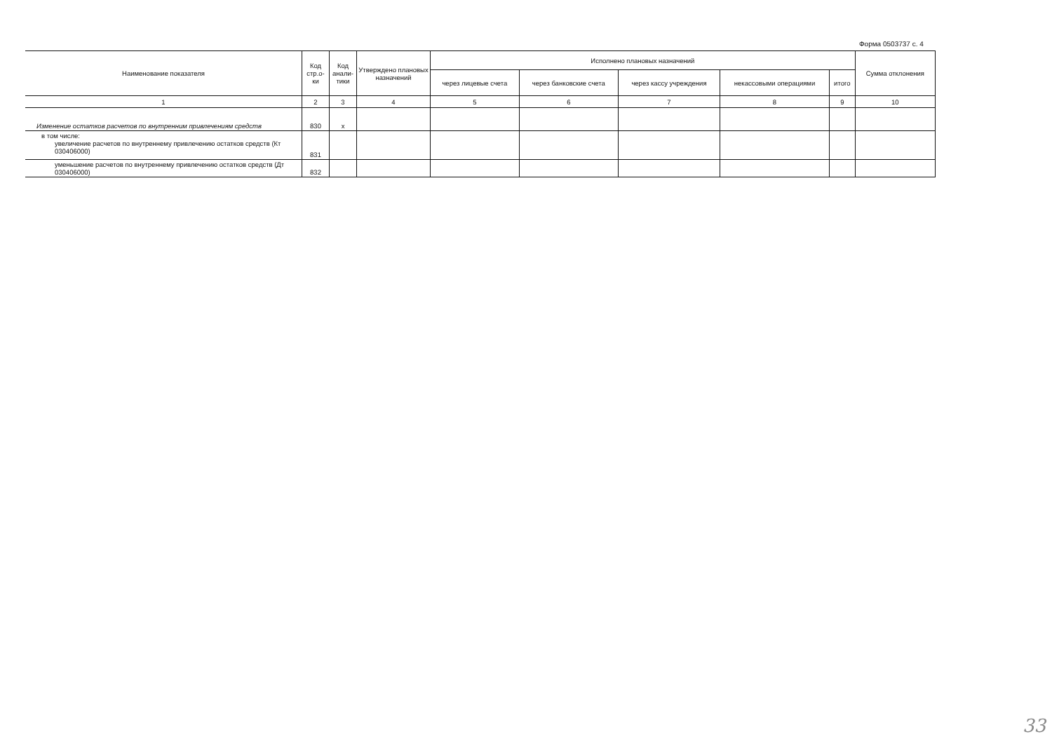Форма 0503737 с. 4
| Наименование показателя | Код стр.о-ки | Код анали-тики | Утверждено плановых назначений | Исполнено плановых назначений | | | | | Сумма отклонения |
| --- | --- | --- | --- | --- | --- | --- | --- | --- | --- |
| | | | | через лицевые счета | через банковские счета | через кассу учреждения | некассовыми операциями | итого | |
| 1 | 2 | 3 | 4 | 5 | 6 | 7 | 8 | 9 | 10 |
| Изменение остатков расчетов по внутренним привлечениям средств | 830 | x | | | | | | | |
| в том числе: увеличение расчетов по внутреннему привлечению остатков средств (Кт 030406000) | 831 | | | | | | | | |
| уменьшение расчетов по внутреннему привлечению остатков средств (Дт 030406000) | 832 | | | | | | | | |
33